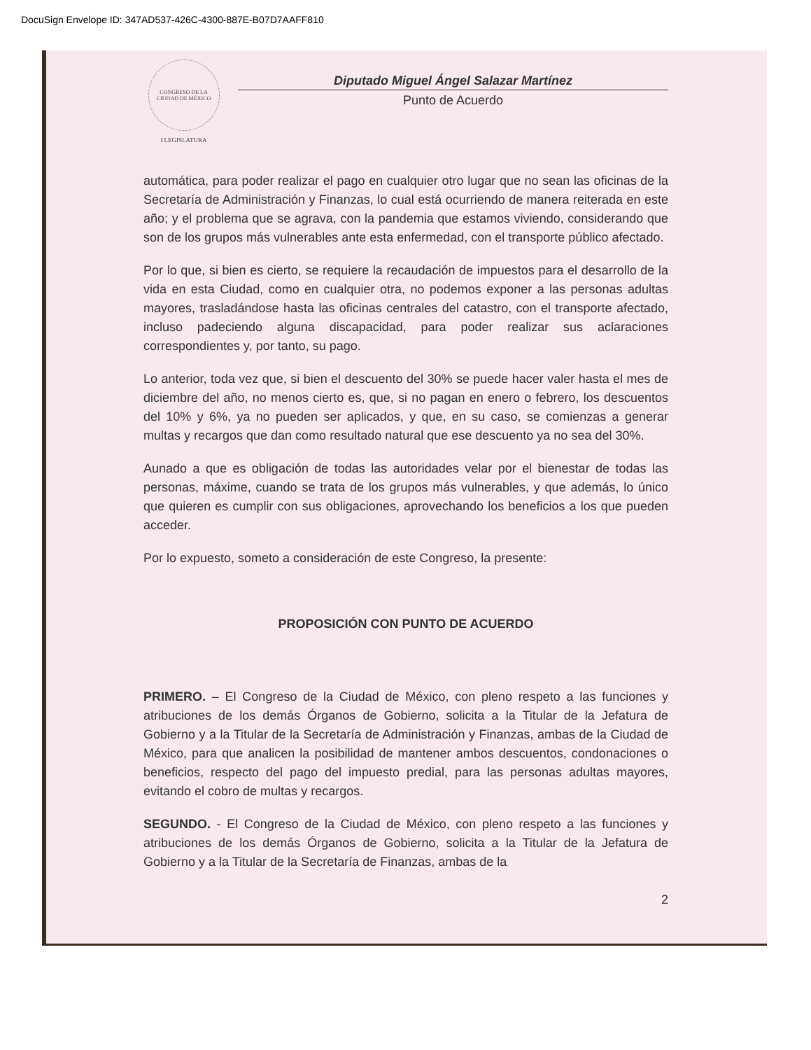DocuSign Envelope ID: 347AD537-426C-4300-887E-B07D7AAFF810
CONGRESO DE LA CIUDAD DE MÉXICO
I LEGISLATURA
Diputado Miguel Ángel Salazar Martínez
Punto de Acuerdo
automática, para poder realizar el pago en cualquier otro lugar que no sean las oficinas de la Secretaría de Administración y Finanzas, lo cual está ocurriendo de manera reiterada en este año; y el problema que se agrava, con la pandemia que estamos viviendo, considerando que son de los grupos más vulnerables ante esta enfermedad, con el transporte público afectado.
Por lo que, si bien es cierto, se requiere la recaudación de impuestos para el desarrollo de la vida en esta Ciudad, como en cualquier otra, no podemos exponer a las personas adultas mayores, trasladándose hasta las oficinas centrales del catastro, con el transporte afectado, incluso padeciendo alguna discapacidad, para poder realizar sus aclaraciones correspondientes y, por tanto, su pago.
Lo anterior, toda vez que, si bien el descuento del 30% se puede hacer valer hasta el mes de diciembre del año, no menos cierto es, que, si no pagan en enero o febrero, los descuentos del 10% y 6%, ya no pueden ser aplicados, y que, en su caso, se comienzas a generar multas y recargos que dan como resultado natural que ese descuento ya no sea del 30%.
Aunado a que es obligación de todas las autoridades velar por el bienestar de todas las personas, máxime, cuando se trata de los grupos más vulnerables, y que además, lo único que quieren es cumplir con sus obligaciones, aprovechando los beneficios a los que pueden acceder.
Por lo expuesto, someto a consideración de este Congreso, la presente:
PROPOSICIÓN CON PUNTO DE ACUERDO
PRIMERO. – El Congreso de la Ciudad de México, con pleno respeto a las funciones y atribuciones de los demás Órganos de Gobierno, solicita a la Titular de la Jefatura de Gobierno y a la Titular de la Secretaría de Administración y Finanzas, ambas de la Ciudad de México, para que analicen la posibilidad de mantener ambos descuentos, condonaciones o beneficios, respecto del pago del impuesto predial, para las personas adultas mayores, evitando el cobro de multas y recargos.
SEGUNDO. - El Congreso de la Ciudad de México, con pleno respeto a las funciones y atribuciones de los demás Órganos de Gobierno, solicita a la Titular de la Jefatura de Gobierno y a la Titular de la Secretaría de Finanzas, ambas de la
2